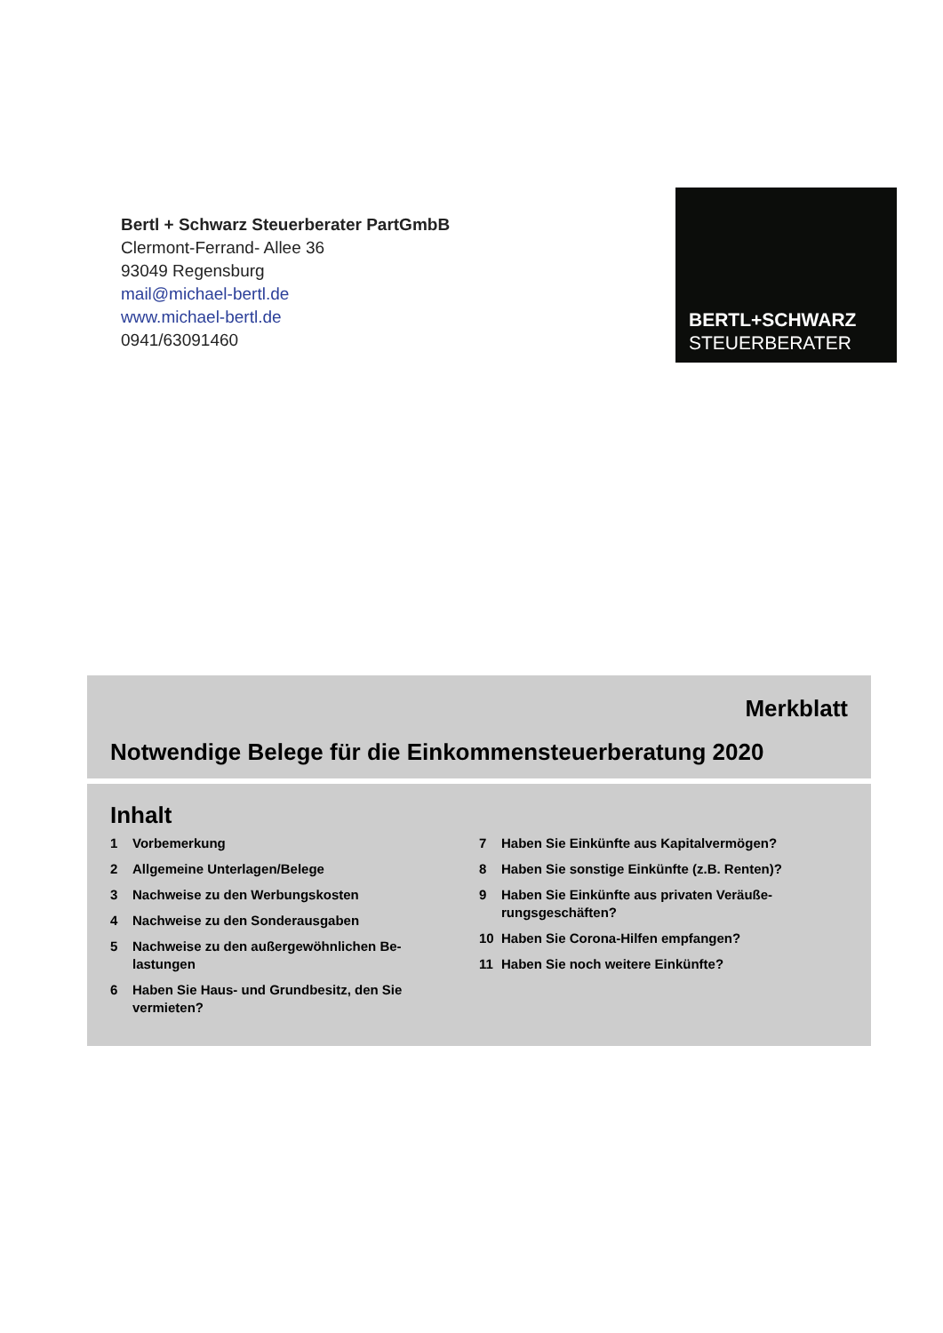Bertl + Schwarz Steuerberater PartGmbB
Clermont-Ferrand- Allee 36
93049 Regensburg
mail@michael-bertl.de
www.michael-bertl.de
0941/63091460
BERTL+SCHWARZ
STEUERBERATER
Merkblatt
Notwendige Belege für die Einkommensteuerberatung 2020
Inhalt
1 Vorbemerkung
2 Allgemeine Unterlagen/Belege
3 Nachweise zu den Werbungskosten
4 Nachweise zu den Sonderausgaben
5 Nachweise zu den außergewöhnlichen Be-
lastungen
6 Haben Sie Haus- und Grundbesitz, den Sie
vermieten?
7 Haben Sie Einkünfte aus Kapitalvermögen?
8 Haben Sie sonstige Einkünfte (z.B. Renten)?
9 Haben Sie Einkünfte aus privaten Veräuße-
rungsgeschäften?
10 Haben Sie Corona-Hilfen empfangen?
11 Haben Sie noch weitere Einkünfte?